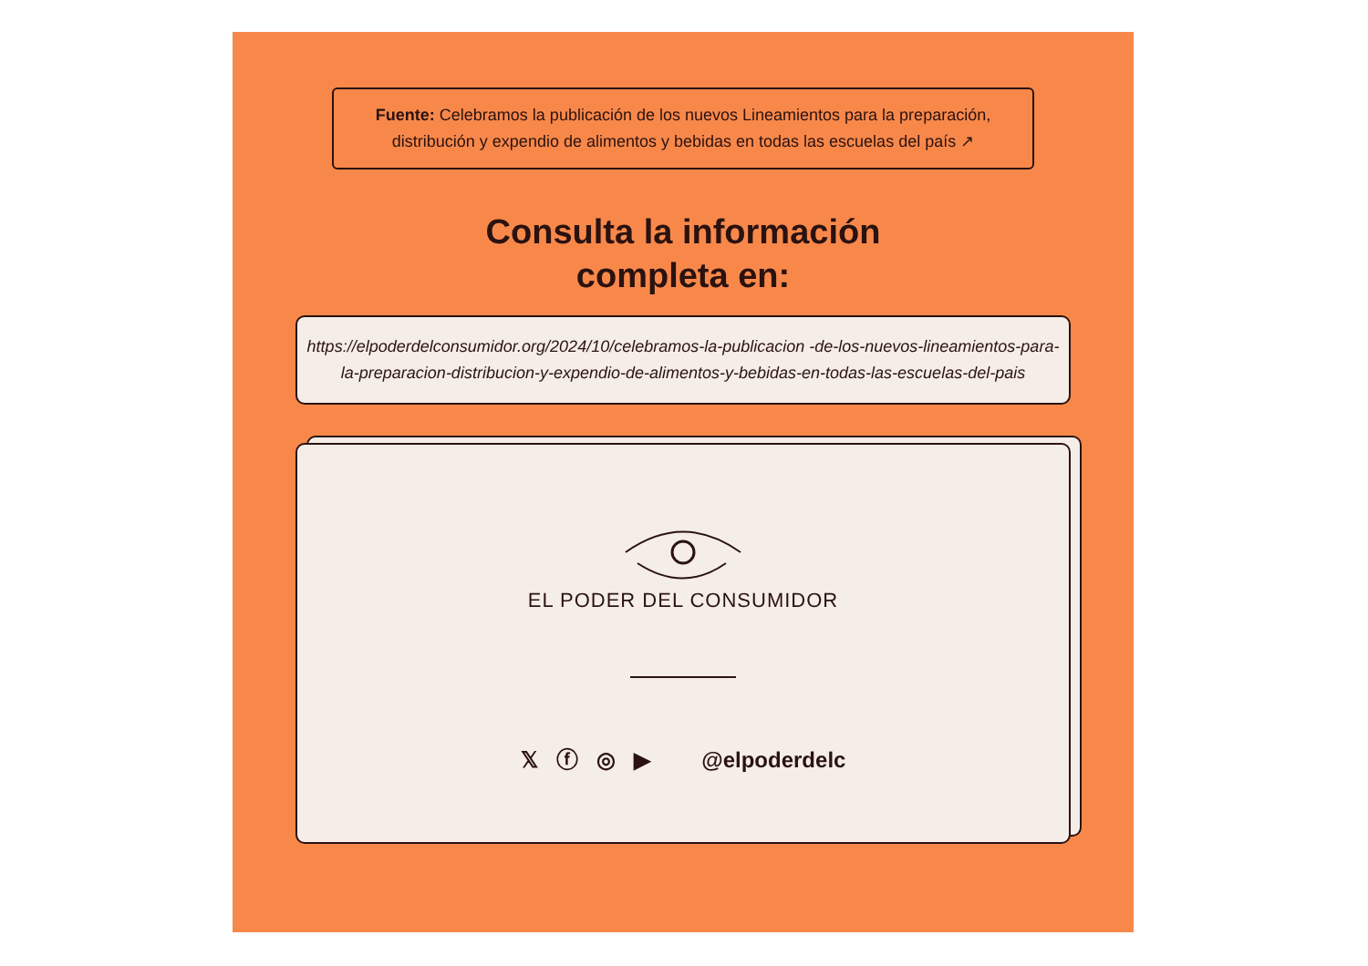Fuente: Celebramos la publicación de los nuevos Lineamientos para la preparación, distribución y expendio de alimentos y bebidas en todas las escuelas del país ↗
Consulta la información
completa en:
https://elpoderdelconsumidor.org/2024/10/celebramos-la-publicacion -de-los-nuevos-lineamientos-para-la-preparacion-distribucion-y-expendio-de-alimentos-y-bebidas-en-todas-las-escuelas-del-pais
EL PODER DEL CONSUMIDOR
𝕏 ⓕ ◎ ▶ @elpoderdelc